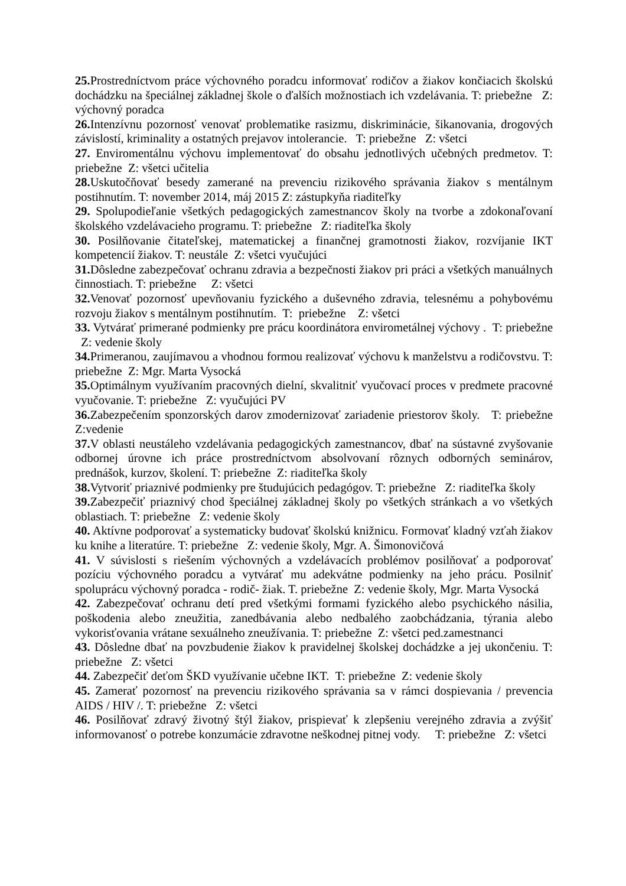25. Prostredníctvom práce výchovného poradcu informovať rodičov a žiakov končiacich školskú dochádzku na špeciálnej základnej škole o ďalších možnostiach ich vzdelávania. T: priebežne Z: výchovný poradca
26. Intenzívnu pozornosť venovať problematike rasizmu, diskriminácie, šikanovania, drogových závislostí, kriminality a ostatných prejavov intolerancie. T: priebežne Z: všetci
27. Enviromentálnu výchovu implementovať do obsahu jednotlivých učebných predmetov. T: priebežne Z: všetci učitelia
28. Uskutočňovať besedy zamerané na prevenciu rizikového správania žiakov s mentálnym postihnutím. T: november 2014, máj 2015 Z: zástupkyňa riaditeľky
29. Spolupodieľanie všetkých pedagogických zamestnancov školy na tvorbe a zdokonaľovaní školského vzdelávacieho programu. T: priebežne Z: riaditeľka školy
30. Posilňovanie čitateľskej, matematickej a finančnej gramotnosti žiakov, rozvíjanie IKT kompetencií žiakov. T: neustále Z: všetci vyučujúci
31. Dôsledne zabezpečovať ochranu zdravia a bezpečnosti žiakov pri práci a všetkých manuálnych činnostiach. T: priebežne Z: všetci
32. Venovať pozornosť upevňovaniu fyzického a duševného zdravia, telesnému a pohybovému rozvoju žiakov s mentálnym postihnutím. T: priebežne Z: všetci
33. Vytvárať primerané podmienky pre prácu koordinátora envirometálnej výchovy . T: priebežne Z: vedenie školy
34. Primeranou, zaujímavou a vhodnou formou realizovať výchovu k manželstvu a rodičovstvu. T: priebežne Z: Mgr. Marta Vysocká
35. Optimálnym využívaním pracovných dielní, skvalitniť vyučovací proces v predmete pracovné vyučovanie. T: priebežne Z: vyučujúci PV
36. Zabezpečením sponzorských darov zmodernizovať zariadenie priestorov školy. T: priebežne Z:vedenie
37. V oblasti neustáleho vzdelávania pedagogických zamestnancov, dbať na sústavné zvyšovanie odbornej úrovne ich práce prostredníctvom absolvovaní rôznych odborných seminárov, prednášok, kurzov, školení. T: priebežne Z: riaditeľka školy
38. Vytvoriť priaznivé podmienky pre študujúcich pedagógov. T: priebežne Z: riaditeľka školy
39. Zabezpečiť priaznivý chod špeciálnej základnej školy po všetkých stránkach a vo všetkých oblastiach. T: priebežne Z: vedenie školy
40. Aktívne podporovať a systematicky budovať školskú knižnicu. Formovať kladný vzťah žiakov ku knihe a literatúre. T: priebežne Z: vedenie školy, Mgr. A. Šimonovičová
41. V súvislosti s riešením výchovných a vzdelávacích problémov posilňovať a podporovať pozíciu výchovného poradcu a vytvárať mu adekvátne podmienky na jeho prácu. Posilniť spoluprácu výchovný poradca - rodič- žiak. T. priebežne Z: vedenie školy, Mgr. Marta Vysocká
42. Zabezpečovať ochranu detí pred všetkými formami fyzického alebo psychického násilia, poškodenia alebo zneužitia, zanedbávania alebo nedbalého zaobchádzania, týrania alebo vykorisťovania vrátane sexuálneho zneužívania. T: priebežne Z: všetci ped.zamestnanci
43. Dôsledne dbať na povzbudenie žiakov k pravidelnej školskej dochádzke a jej ukončeniu. T: priebežne Z: všetci
44. Zabezpečiť deťom ŠKD využívanie učebne IKT. T: priebežne Z: vedenie školy
45. Zamerať pozornosť na prevenciu rizikového správania sa v rámci dospievania / prevencia AIDS / HIV /. T: priebežne Z: všetci
46. Posilňovať zdravý životný štýl žiakov, prispievať k zlepšeniu verejného zdravia a zvýšiť informovanosť o potrebe konzumácie zdravotne neškodnej pitnej vody. T: priebežne Z: všetci